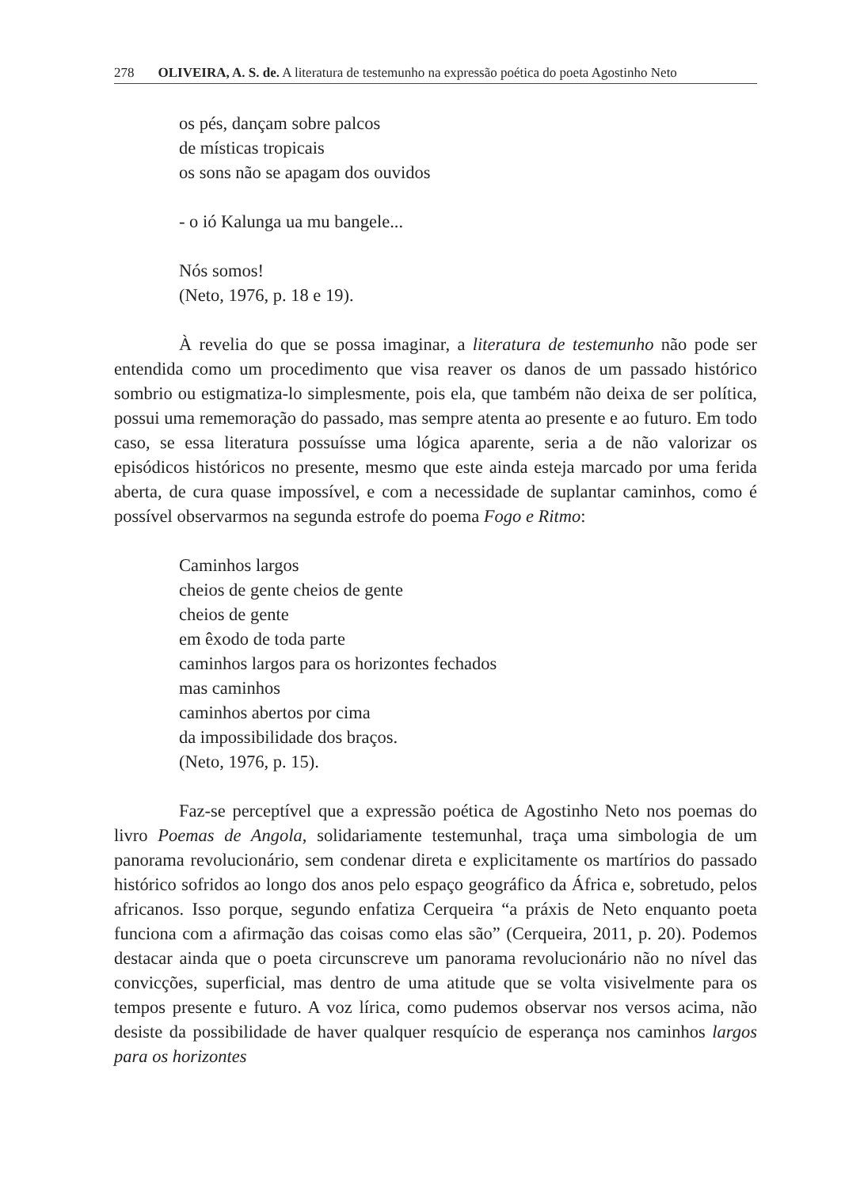278 OLIVEIRA, A. S. de. A literatura de testemunho na expressão poética do poeta Agostinho Neto
os pés, dançam sobre palcos
de místicas tropicais
os sons não se apagam dos ouvidos
- o ió Kalunga ua mu bangele...
Nós somos!
(Neto, 1976, p. 18 e 19).
À revelia do que se possa imaginar, a literatura de testemunho não pode ser entendida como um procedimento que visa reaver os danos de um passado histórico sombrio ou estigmatiza-lo simplesmente, pois ela, que também não deixa de ser política, possui uma rememoração do passado, mas sempre atenta ao presente e ao futuro. Em todo caso, se essa literatura possuísse uma lógica aparente, seria a de não valorizar os episódicos históricos no presente, mesmo que este ainda esteja marcado por uma ferida aberta, de cura quase impossível, e com a necessidade de suplantar caminhos, como é possível observarmos na segunda estrofe do poema Fogo e Ritmo:
Caminhos largos
cheios de gente cheios de gente
cheios de gente
em êxodo de toda parte
caminhos largos para os horizontes fechados
mas caminhos
caminhos abertos por cima
da impossibilidade dos braços.
(Neto, 1976, p. 15).
Faz-se perceptível que a expressão poética de Agostinho Neto nos poemas do livro Poemas de Angola, solidariamente testemunhal, traça uma simbologia de um panorama revolucionário, sem condenar direta e explicitamente os martírios do passado histórico sofridos ao longo dos anos pelo espaço geográfico da África e, sobretudo, pelos africanos. Isso porque, segundo enfatiza Cerqueira “a práxis de Neto enquanto poeta funciona com a afirmação das coisas como elas são” (Cerqueira, 2011, p. 20). Podemos destacar ainda que o poeta circunscreve um panorama revolucionário não no nível das convicções, superficial, mas dentro de uma atitude que se volta visivelmente para os tempos presente e futuro. A voz lírica, como pudemos observar nos versos acima, não desiste da possibilidade de haver qualquer resquício de esperança nos caminhos largos para os horizontes